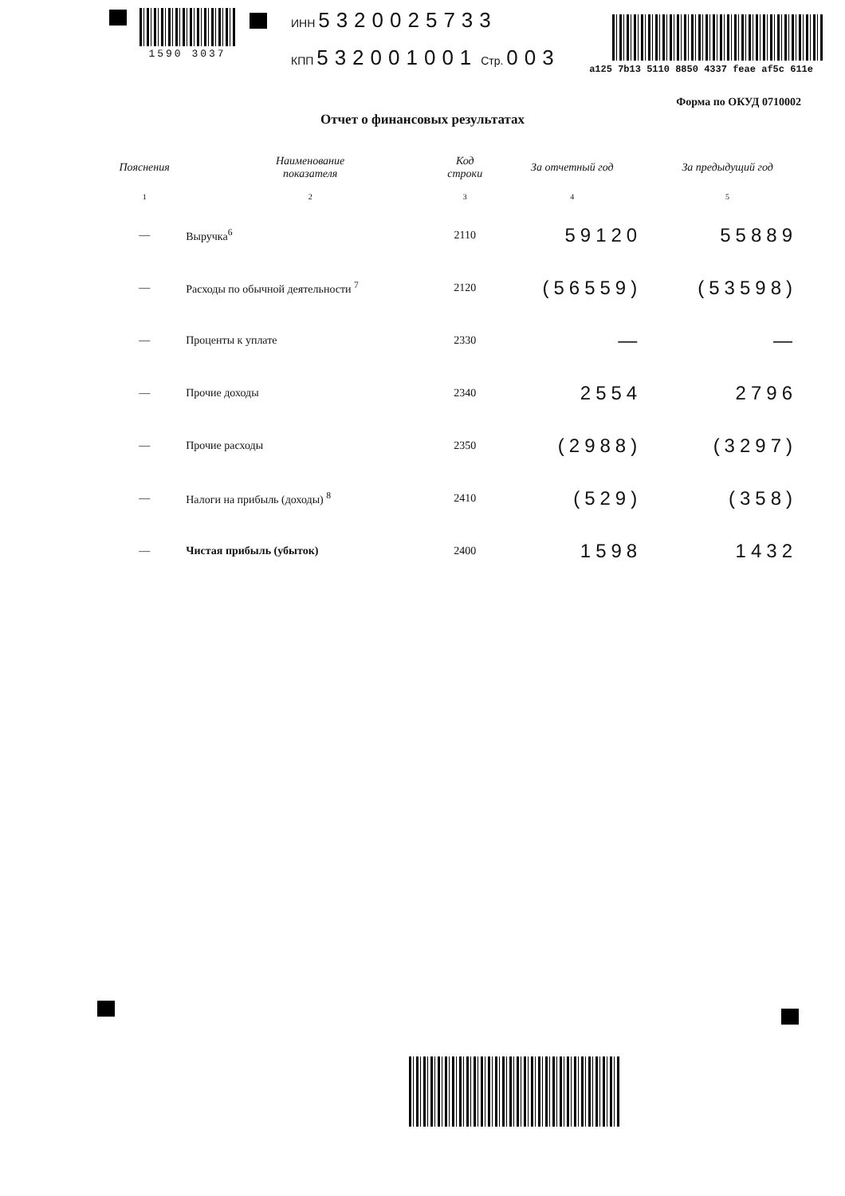1590 3037
ИНН 5320025733
КПП 532001001 Стр. 003
a125 7b13 5110 8850 4337 feae af5c 611e
Форма по ОКУД 0710002
Отчет о финансовых результатах
| Пояснения | Наименование показателя | Код строки | За отчетный год | За предыдущий год |
| --- | --- | --- | --- | --- |
| 1 | 2 | 3 | 4 | 5 |
| — | Выручка<sup>6</sup> | 2110 | 59120 | 55889 |
| — | Расходы по обычной деятельности <sup>7</sup> | 2120 | (56559) | (53598) |
| — | Проценты к уплате | 2330 | — | — |
| — | Прочие доходы | 2340 | 2554 | 2796 |
| — | Прочие расходы | 2350 | (2988) | (3297) |
| — | Налоги на прибыль (доходы) <sup>8</sup> | 2410 | (529) | (358) |
| — | Чистая прибыль (убыток) | 2400 | 1598 | 1432 |